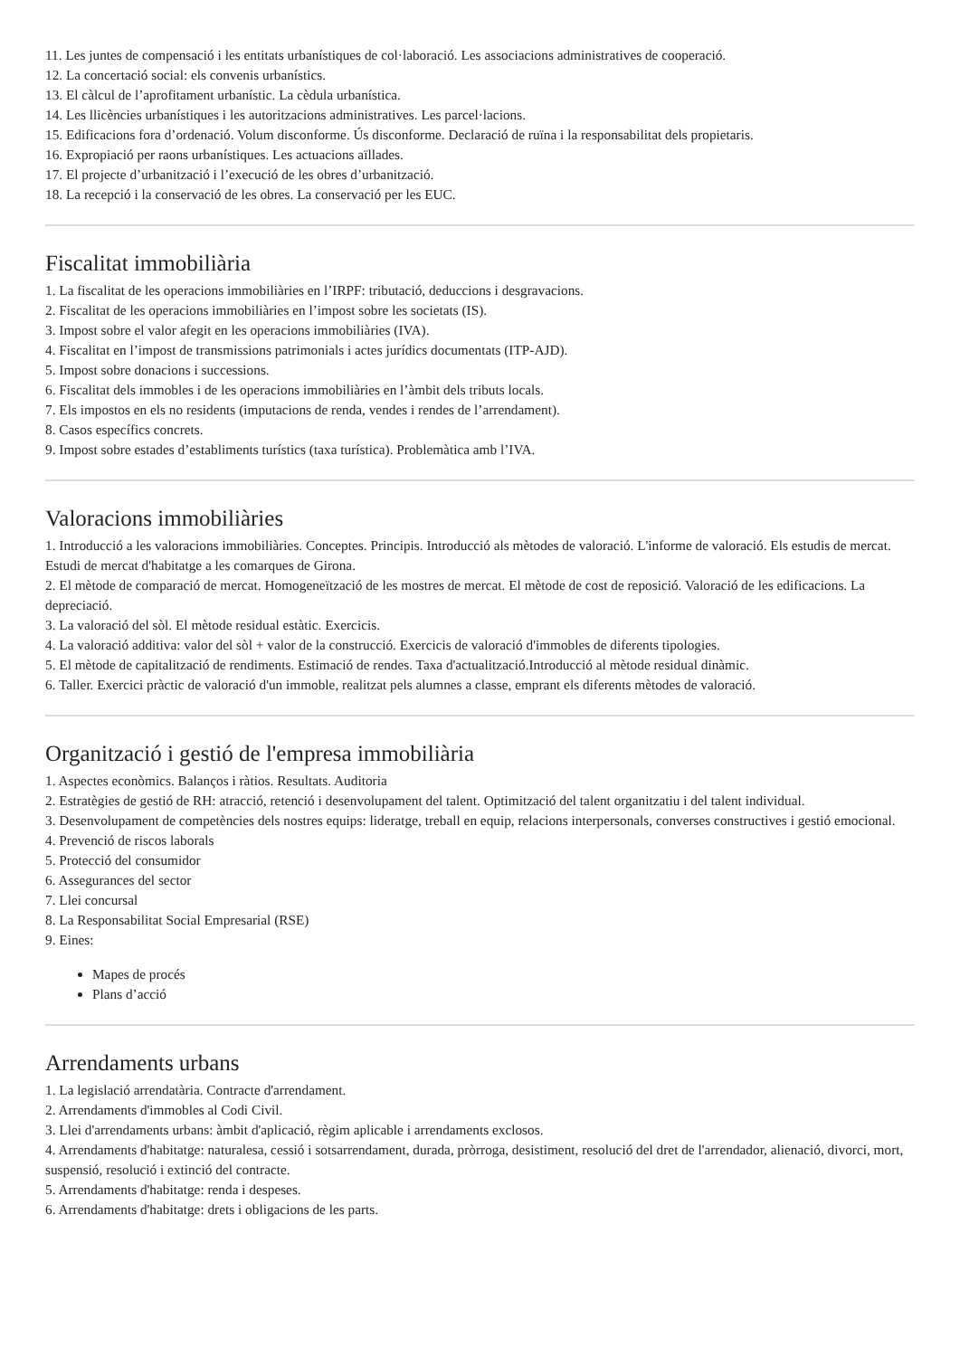11. Les juntes de compensació i les entitats urbanístiques de col·laboració. Les associacions administratives de cooperació.
12. La concertació social: els convenis urbanístics.
13. El càlcul de l’aprofitament urbanístic. La cèdula urbanística.
14. Les llicències urbanístiques i les autoritzacions administratives. Les parcel·lacions.
15. Edificacions fora d’ordenació. Volum disconforme. Ús disconforme. Declaració de ruïna i la responsabilitat dels propietaris.
16. Expropiació per raons urbanístiques. Les actuacions aïllades.
17. El projecte d’urbanització i l’execució de les obres d’urbanització.
18. La recepció i la conservació de les obres. La conservació per les EUC.
Fiscalitat immobiliària
1. La fiscalitat de les operacions immobiliàries en l’IRPF: tributació, deduccions i desgravacions.
2. Fiscalitat de les operacions immobiliàries en l’impost sobre les societats (IS).
3. Impost sobre el valor afegit en les operacions immobiliàries (IVA).
4. Fiscalitat en l’impost de transmissions patrimonials i actes jurídics documentats (ITP-AJD).
5. Impost sobre donacions i successions.
6. Fiscalitat dels immobles i de les operacions immobiliàries en l’àmbit dels tributs locals.
7. Els impostos en els no residents (imputacions de renda, vendes i rendes de l’arrendament).
8. Casos específics concrets.
9. Impost sobre estades d’establiments turístics (taxa turística). Problemàtica amb l’IVA.
Valoracions immobiliàries
1. Introducció a les valoracions immobiliàries. Conceptes. Principis. Introducció als mètodes de valoració. L'informe de valoració. Els estudis de mercat. Estudi de mercat d'habitatge a les comarques de Girona.
2. El mètode de comparació de mercat. Homogeneïtzació de les mostres de mercat. El mètode de cost de reposició. Valoració de les edificacions. La depreciació.
3. La valoració del sòl. El mètode residual estàtic. Exercicis.
4. La valoració additiva: valor del sòl + valor de la construcció. Exercicis de valoració d'immobles de diferents tipologies.
5. El mètode de capitalització de rendiments. Estimació de rendes. Taxa d'actualització.Introducció al mètode residual dinàmic.
6. Taller. Exercici pràctic de valoració d'un immoble, realitzat pels alumnes a classe, emprant els diferents mètodes de valoració.
Organització i gestió de l'empresa immobiliària
1. Aspectes econòmics. Balanços i ràtios. Resultats. Auditoria
2. Estratègies de gestió de RH: atracció, retenció i desenvolupament del talent. Optimització del talent organitzatiu i del talent individual.
3. Desenvolupament de competències dels nostres equips: lideratge, treball en equip, relacions interpersonals, converses constructives i gestió emocional.
4. Prevenció de riscos laborals
5. Protecció del consumidor
6. Assegurances del sector
7. Llei concursal
8. La Responsabilitat Social Empresarial (RSE)
9. Eines:
Mapes de procés
Plans d’acció
Arrendaments urbans
1. La legislació arrendatària. Contracte d'arrendament.
2. Arrendaments d'immobles al Codi Civil.
3. Llei d'arrendaments urbans: àmbit d'aplicació, règim aplicable i arrendaments exclosos.
4. Arrendaments d'habitatge: naturalesa, cessió i sotsarrendament, durada, pròrroga, desistiment, resolució del dret de l'arrendador, alienació, divorci, mort, suspensió, resolució i extinció del contracte.
5. Arrendaments d'habitatge: renda i despeses.
6. Arrendaments d'habitatge: drets i obligacions de les parts.